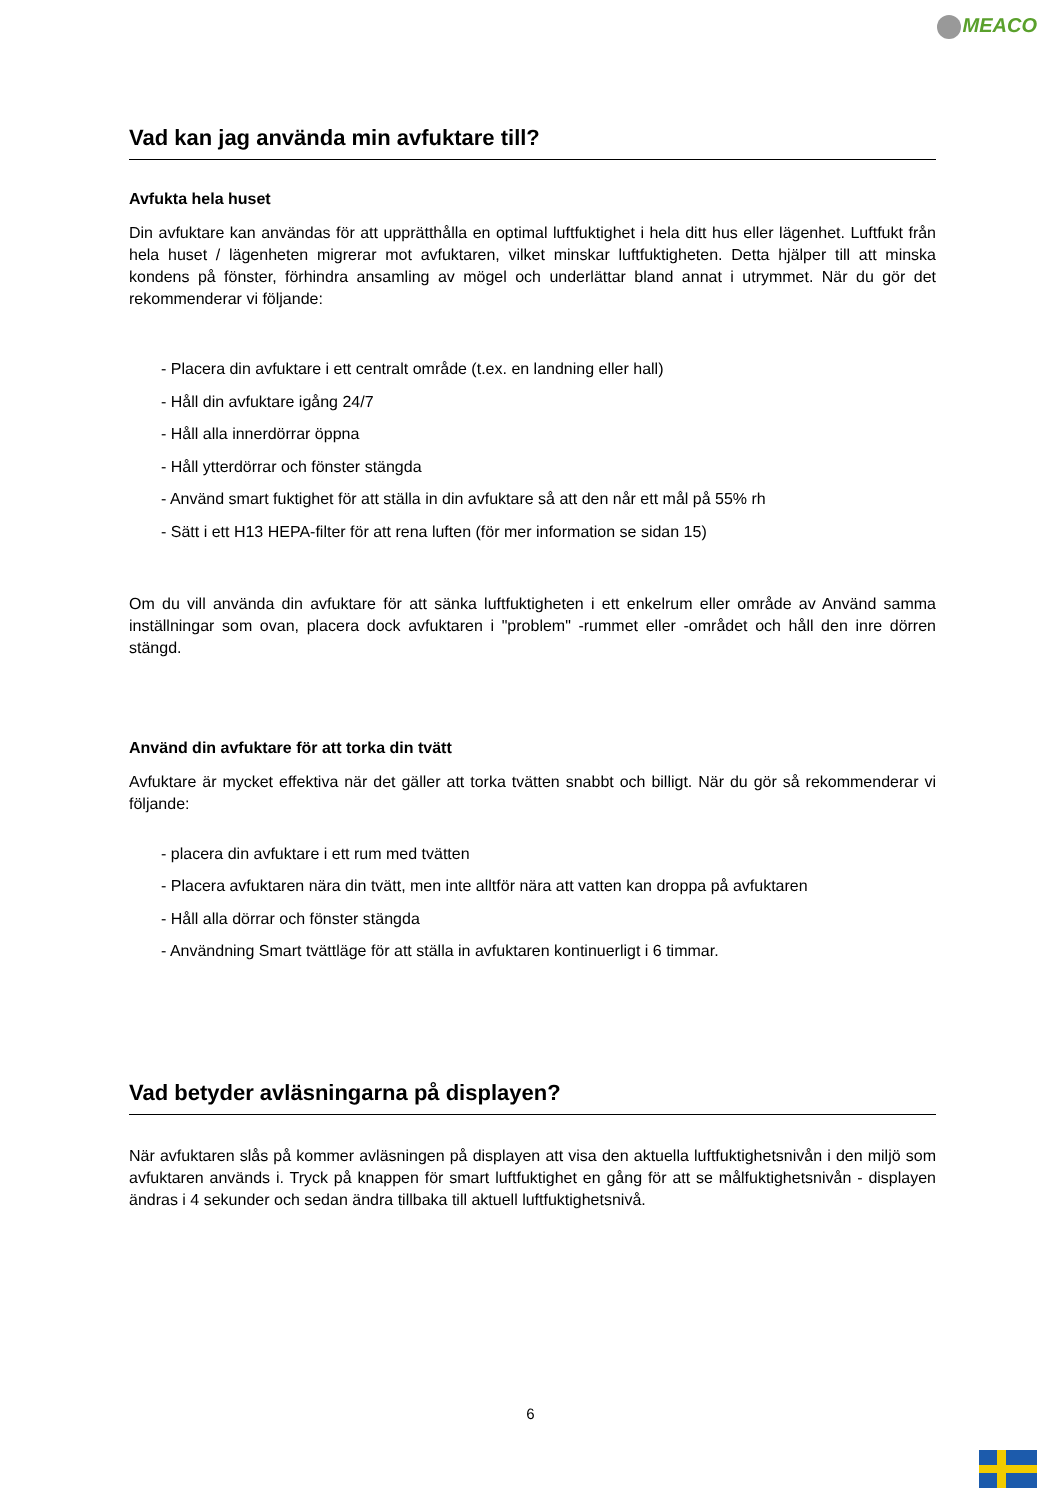MEACO
Vad kan jag använda min avfuktare till?
Avfukta hela huset
Din avfuktare kan användas för att upprätthålla en optimal luftfuktighet i hela ditt hus eller lägenhet. Luftfukt från hela huset / lägenheten migrerar mot avfuktaren, vilket minskar luftfuktigheten. Detta hjälper till att minska kondens på fönster, förhindra ansamling av mögel och underlättar bland annat i utrymmet. När du gör det rekommenderar vi följande:
- Placera din avfuktare i ett centralt område (t.ex. en landning eller hall)
- Håll din avfuktare igång 24/7
- Håll alla innerdörrar öppna
- Håll ytterdörrar och fönster stängda
- Använd smart fuktighet för att ställa in din avfuktare så att den når ett mål på 55% rh
- Sätt i ett H13 HEPA-filter för att rena luften (för mer information se sidan 15)
Om du vill använda din avfuktare för att sänka luftfuktigheten i ett enkelrum eller område av Använd samma inställningar som ovan, placera dock avfuktaren i "problem" -rummet eller -området och håll den inre dörren stängd.
Använd din avfuktare för att torka din tvätt
Avfuktare är mycket effektiva när det gäller att torka tvätten snabbt och billigt. När du gör så rekommenderar vi följande:
- placera din avfuktare i ett rum med tvätten
- Placera avfuktaren nära din tvätt, men inte alltför nära att vatten kan droppa på avfuktaren
- Håll alla dörrar och fönster stängda
- Användning Smart tvättläge för att ställa in avfuktaren kontinuerligt i 6 timmar.
Vad betyder avläsningarna på displayen?
När avfuktaren slås på kommer avläsningen på displayen att visa den aktuella luftfuktighetsnivån i den miljö som avfuktaren används i. Tryck på knappen för smart luftfuktighet en gång för att se målfuktighetsnivån - displayen ändras i 4 sekunder och sedan ändra tillbaka till aktuell luftfuktighetsnivå.
6